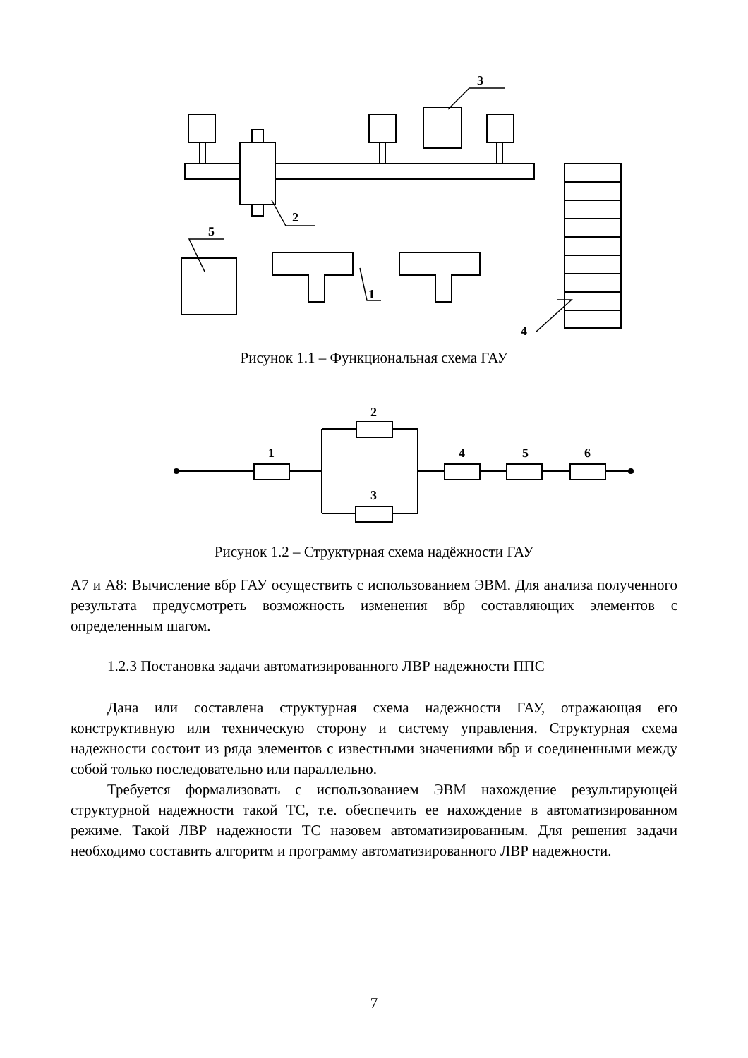3
2
5
1
4
Рисунок 1.1 – Функциональная схема ГАУ
1
2
3
4
5
6
Рисунок 1.2 – Структурная схема надёжности ГАУ
А7 и А8: Вычисление вбр ГАУ осуществить с использованием ЭВМ. Для анализа полученного результата предусмотреть возможность изменения вбр составляющих элементов с определенным шагом.
1.2.3 Постановка задачи автоматизированного ЛВР надежности ППС
Дана или составлена структурная схема надежности ГАУ, отражающая его конструктивную или техническую сторону и систему управления. Структурная схема надежности состоит из ряда элементов с известными значениями вбр и соединенными между собой только последовательно или параллельно.
Требуется формализовать с использованием ЭВМ нахождение результирующей структурной надежности такой ТС, т.е. обеспечить ее нахождение в автоматизированном режиме. Такой ЛВР надежности ТС назовем автоматизированным. Для решения задачи необходимо составить алгоритм и программу автоматизированного ЛВР надежности.
7